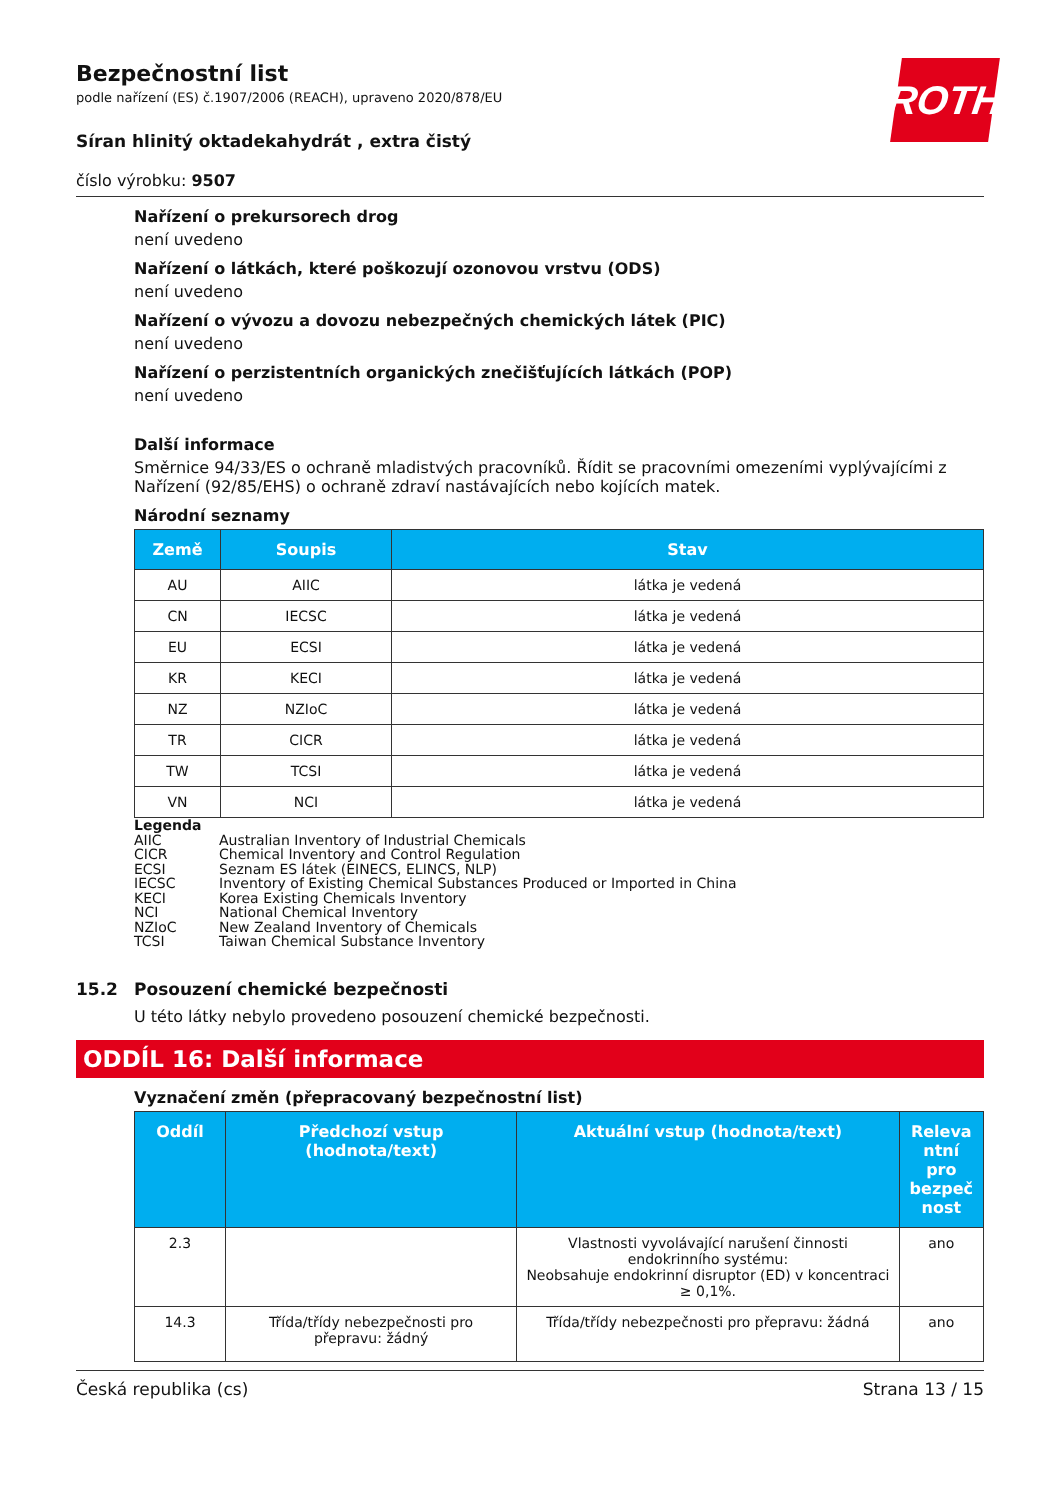ROTH
Bezpečnostní list
podle nařízení (ES) č.1907/2006 (REACH), upraveno 2020/878/EU
Síran hlinitý oktadekahydrát , extra čistý
číslo výrobku: 9507
Nařízení o prekursorech drog
není uvedeno
Nařízení o látkách, které poškozují ozonovou vrstvu (ODS)
není uvedeno
Nařízení o vývozu a dovozu nebezpečných chemických látek (PIC)
není uvedeno
Nařízení o perzistentních organických znečišťujících látkách (POP)
není uvedeno
Další informace
Směrnice 94/33/ES o ochraně mladistvých pracovníků. Řídit se pracovními omezeními vyplývajícími z Nařízení (92/85/EHS) o ochraně zdraví nastávajících nebo kojících matek.
Národní seznamy
| Země | Soupis | Stav |
| --- | --- | --- |
| AU | AIIC | látka je vedená |
| CN | IECSC | látka je vedená |
| EU | ECSI | látka je vedená |
| KR | KECI | látka je vedená |
| NZ | NZIoC | látka je vedená |
| TR | CICR | látka je vedená |
| TW | TCSI | látka je vedená |
| VN | NCI | látka je vedená |
Legenda
AIIC Australian Inventory of Industrial Chemicals
CICR Chemical Inventory and Control Regulation
ECSI Seznam ES látek (EINECS, ELINCS, NLP)
IECSC Inventory of Existing Chemical Substances Produced or Imported in China
KECI Korea Existing Chemicals Inventory
NCI National Chemical Inventory
NZIoC New Zealand Inventory of Chemicals
TCSI Taiwan Chemical Substance Inventory
15.2 Posouzení chemické bezpečnosti
U této látky nebylo provedeno posouzení chemické bezpečnosti.
ODDÍL 16: Další informace
Vyznačení změn (přepracovaný bezpečnostní list)
| Oddíl | Předchozí vstup (hodnota/text) | Aktuální vstup (hodnota/text) | Releva ntní pro bezpeč nost |
| --- | --- | --- | --- |
| 2.3 | | Vlastnosti vyvolávající narušení činnosti endokrinního systému: Neobsahuje endokrinní disruptor (ED) v koncentraci ≥ 0,1%. | ano |
| 14.3 | Třída/třídy nebezpečnosti pro přepravu: žádný | Třída/třídy nebezpečnosti pro přepravu: žádná | ano |
Česká republika (cs) Strana 13 / 15